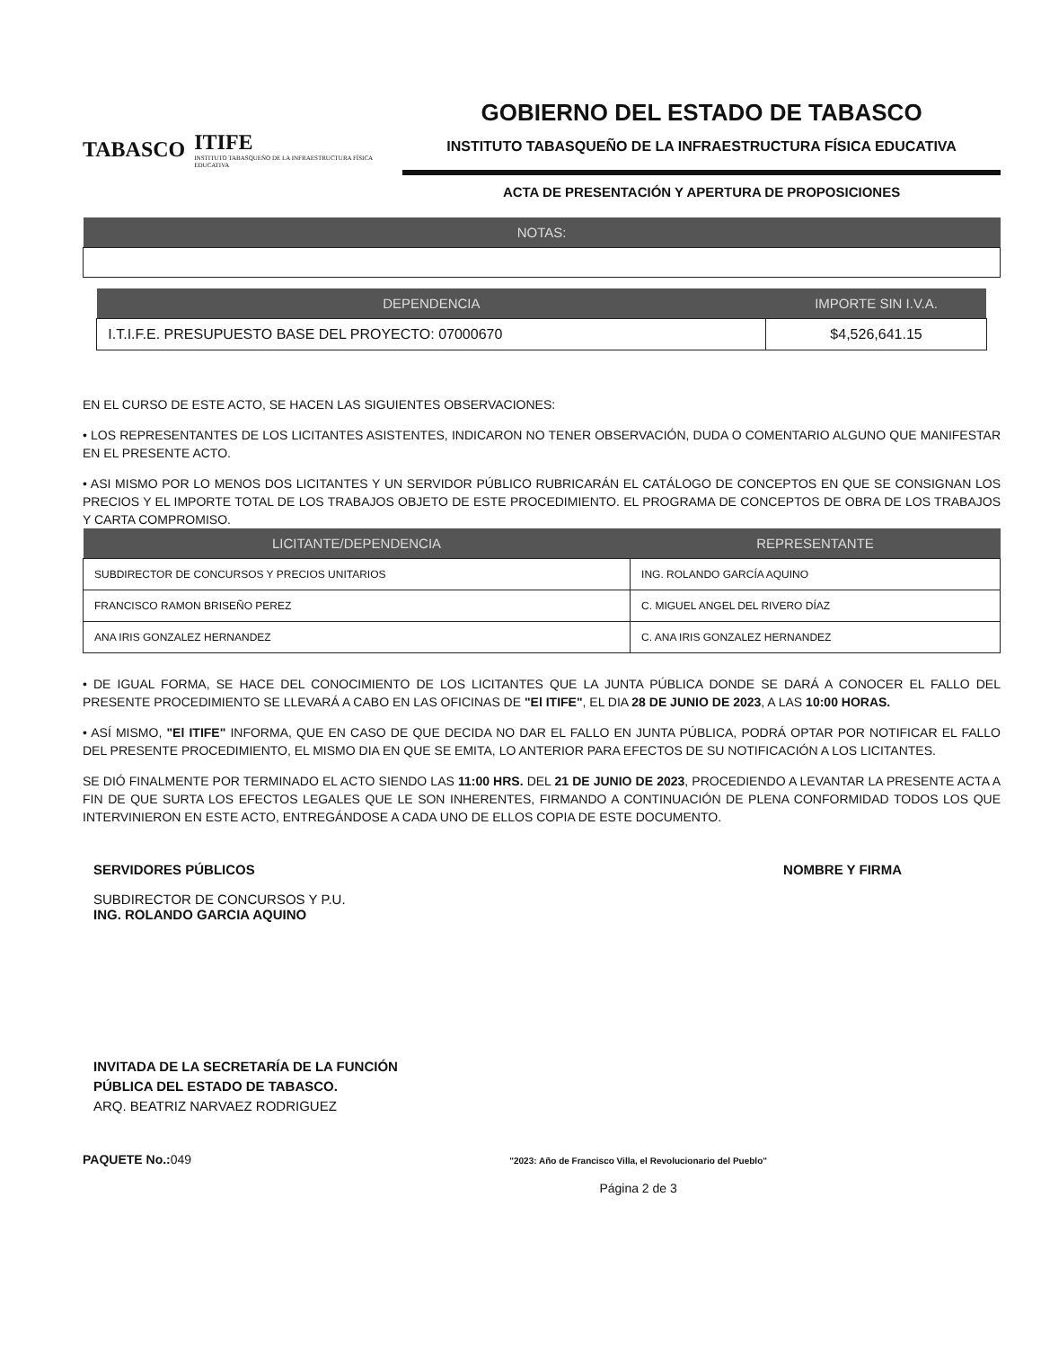TABASCO
ITIFE
INSTITUTO TABASQUEÑO DE LA INFRAESTRUCTURA FÍSICA EDUCATIVA
GOBIERNO DEL ESTADO DE TABASCO
INSTITUTO TABASQUEÑO DE LA INFRAESTRUCTURA FÍSICA EDUCATIVA
ACTA DE PRESENTACIÓN Y APERTURA DE PROPOSICIONES
| NOTAS: |
| --- |
| DEPENDENCIA | IMPORTE SIN I.V.A. |
| --- | --- |
| I.T.I.F.E. PRESUPUESTO BASE DEL PROYECTO: 07000670 | $4,526,641.15 |
EN EL CURSO DE ESTE ACTO, SE HACEN LAS SIGUIENTES OBSERVACIONES:
• LOS REPRESENTANTES DE LOS LICITANTES ASISTENTES, INDICARON NO TENER OBSERVACIÓN, DUDA O COMENTARIO ALGUNO QUE MANIFESTAR EN EL PRESENTE ACTO.
• ASI MISMO POR LO MENOS DOS LICITANTES Y UN SERVIDOR PÚBLICO RUBRICARÁN EL CATÁLOGO DE CONCEPTOS EN QUE SE CONSIGNAN LOS PRECIOS Y EL IMPORTE TOTAL DE LOS TRABAJOS OBJETO DE ESTE PROCEDIMIENTO. EL PROGRAMA DE CONCEPTOS DE OBRA DE LOS TRABAJOS Y CARTA COMPROMISO.
| LICITANTE/DEPENDENCIA | REPRESENTANTE |
| --- | --- |
| SUBDIRECTOR DE CONCURSOS Y PRECIOS UNITARIOS | ING. ROLANDO GARCÍA AQUINO |
| FRANCISCO RAMON BRISEÑO PEREZ | C. MIGUEL ANGEL DEL RIVERO DÍAZ |
| ANA IRIS GONZALEZ HERNANDEZ | C. ANA IRIS GONZALEZ HERNANDEZ |
• DE IGUAL FORMA, SE HACE DEL CONOCIMIENTO DE LOS LICITANTES QUE LA JUNTA PÚBLICA DONDE SE DARÁ A CONOCER EL FALLO DEL PRESENTE PROCEDIMIENTO SE LLEVARÁ A CABO EN LAS OFICINAS DE "El ITIFE", EL DIA 28 DE JUNIO DE 2023, A LAS 10:00 HORAS.
• ASÍ MISMO, "El ITIFE" INFORMA, QUE EN CASO DE QUE DECIDA NO DAR EL FALLO EN JUNTA PÚBLICA, PODRÁ OPTAR POR NOTIFICAR EL FALLO DEL PRESENTE PROCEDIMIENTO, EL MISMO DIA EN QUE SE EMITA, LO ANTERIOR PARA EFECTOS DE SU NOTIFICACIÓN A LOS LICITANTES.
SE DIÓ FINALMENTE POR TERMINADO EL ACTO SIENDO LAS 11:00 HRS. DEL 21 DE JUNIO DE 2023, PROCEDIENDO A LEVANTAR LA PRESENTE ACTA A FIN DE QUE SURTA LOS EFECTOS LEGALES QUE LE SON INHERENTES, FIRMANDO A CONTINUACIÓN DE PLENA CONFORMIDAD TODOS LOS QUE INTERVINIERON EN ESTE ACTO, ENTREGÁNDOSE A CADA UNO DE ELLOS COPIA DE ESTE DOCUMENTO.
SERVIDORES PÚBLICOS NOMBRE Y FIRMA
SUBDIRECTOR DE CONCURSOS Y P.U.
ING. ROLANDO GARCIA AQUINO
INVITADA DE LA SECRETARÍA DE LA FUNCIÓN
PÚBLICA DEL ESTADO DE TABASCO.
ARQ. BEATRIZ NARVAEZ RODRIGUEZ
PAQUETE No.:049
"2023: Año de Francisco Villa, el Revolucionario del Pueblo"
Página 2 de 3